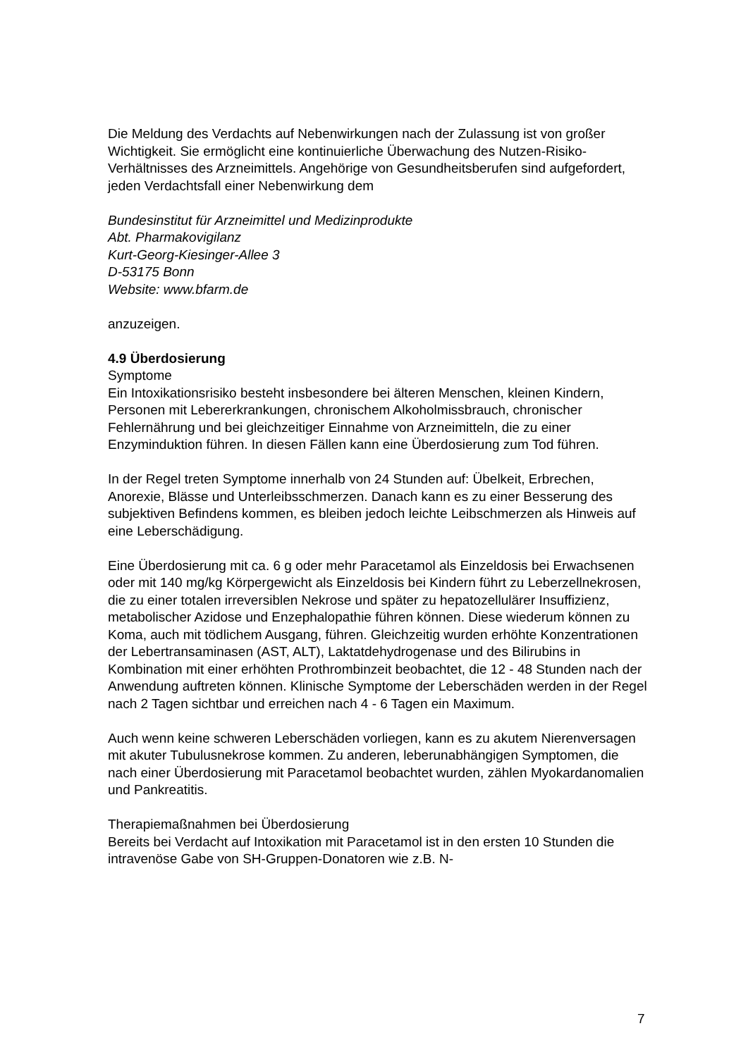Die Meldung des Verdachts auf Nebenwirkungen nach der Zulassung ist von großer Wichtigkeit. Sie ermöglicht eine kontinuierliche Überwachung des Nutzen-Risiko-Verhältnisses des Arzneimittels. Angehörige von Gesundheitsberufen sind aufgefordert, jeden Verdachtsfall einer Nebenwirkung dem
Bundesinstitut für Arzneimittel und Medizinprodukte
Abt. Pharmakovigilanz
Kurt-Georg-Kiesinger-Allee 3
D-53175 Bonn
Website: www.bfarm.de
anzuzeigen.
4.9 Überdosierung
Symptome
Ein Intoxikationsrisiko besteht insbesondere bei älteren Menschen, kleinen Kindern, Personen mit Lebererkrankungen, chronischem Alkoholmissbrauch, chronischer Fehlernährung und bei gleichzeitiger Einnahme von Arzneimitteln, die zu einer Enzyminduktion führen. In diesen Fällen kann eine Überdosierung zum Tod führen.
In der Regel treten Symptome innerhalb von 24 Stunden auf: Übelkeit, Erbrechen, Anorexie, Blässe und Unterleibsschmerzen. Danach kann es zu einer Besserung des subjektiven Befindens kommen, es bleiben jedoch leichte Leibschmerzen als Hinweis auf eine Leberschädigung.
Eine Überdosierung mit ca. 6 g oder mehr Paracetamol als Einzeldosis bei Erwachsenen oder mit 140 mg/kg Körpergewicht als Einzeldosis bei Kindern führt zu Leberzellnekrosen, die zu einer totalen irreversiblen Nekrose und später zu hepatozellulärer Insuffizienz, metabolischer Azidose und Enzephalopathie führen können. Diese wiederum können zu Koma, auch mit tödlichem Ausgang, führen. Gleichzeitig wurden erhöhte Konzentrationen der Lebertransaminasen (AST, ALT), Laktatdehydrogenase und des Bilirubins in Kombination mit einer erhöhten Prothrombinzeit beobachtet, die 12 - 48 Stunden nach der Anwendung auftreten können. Klinische Symptome der Leberschäden werden in der Regel nach 2 Tagen sichtbar und erreichen nach 4 - 6 Tagen ein Maximum.
Auch wenn keine schweren Leberschäden vorliegen, kann es zu akutem Nierenversagen mit akuter Tubulusnekrose kommen. Zu anderen, leberunabhängigen Symptomen, die nach einer Überdosierung mit Paracetamol beobachtet wurden, zählen Myokardanomalien und Pankreatitis.
Therapiemaßnahmen bei Überdosierung
Bereits bei Verdacht auf Intoxikation mit Paracetamol ist in den ersten 10 Stunden die intravenöse Gabe von SH-Gruppen-Donatoren wie z.B. N-
7